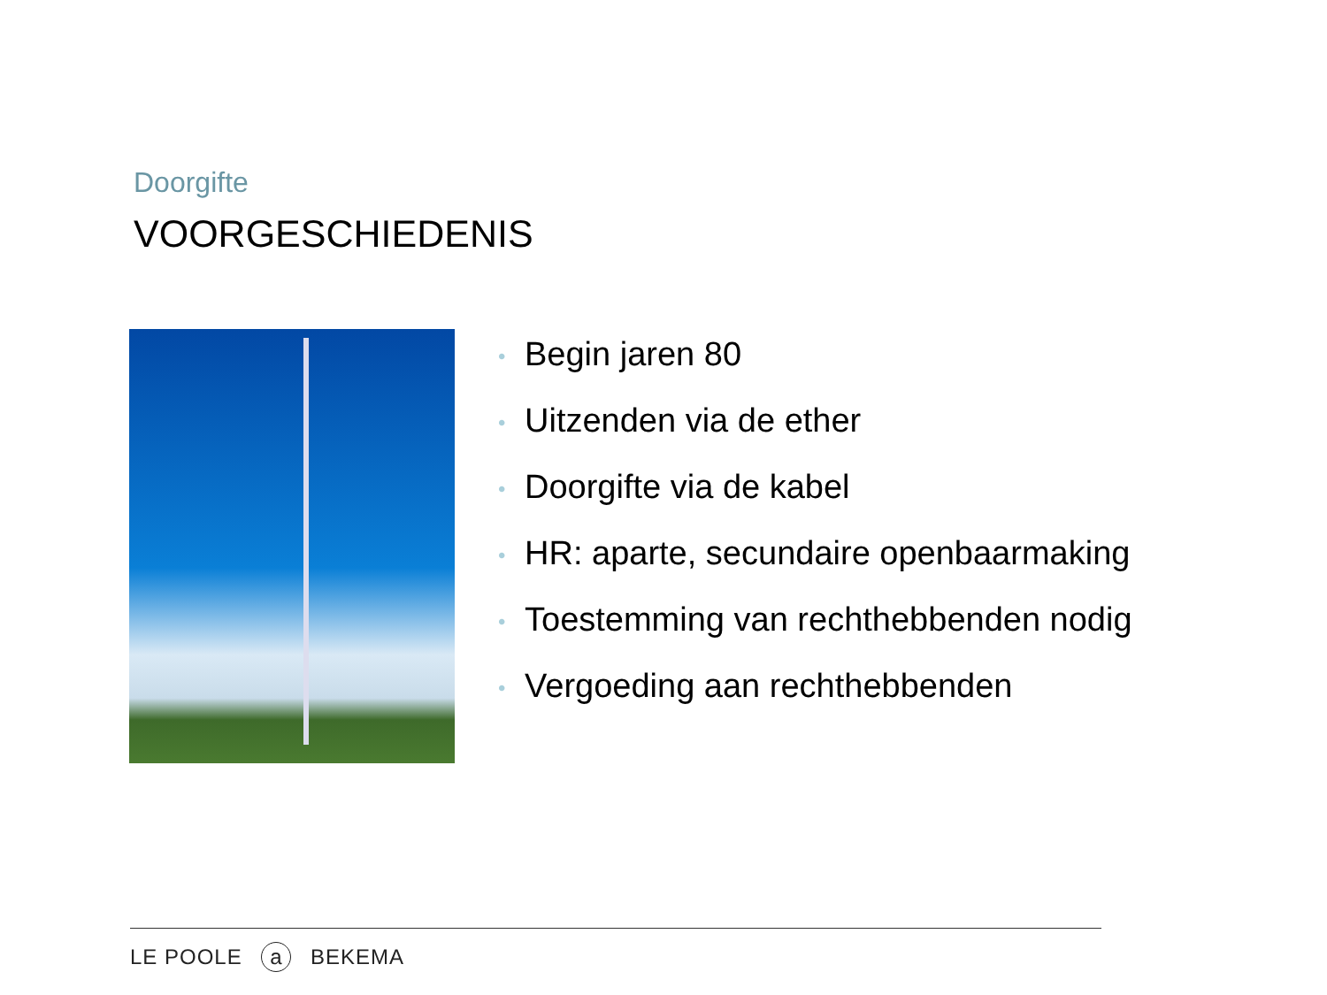Doorgifte
VOORGESCHIEDENIS
• Begin jaren 80
• Uitzenden via de ether
• Doorgifte via de kabel
• HR: aparte, secundaire openbaarmaking
• Toestemming van rechthebbenden nodig
• Vergoeding aan rechthebbenden
LE POOLE a BEKEMA